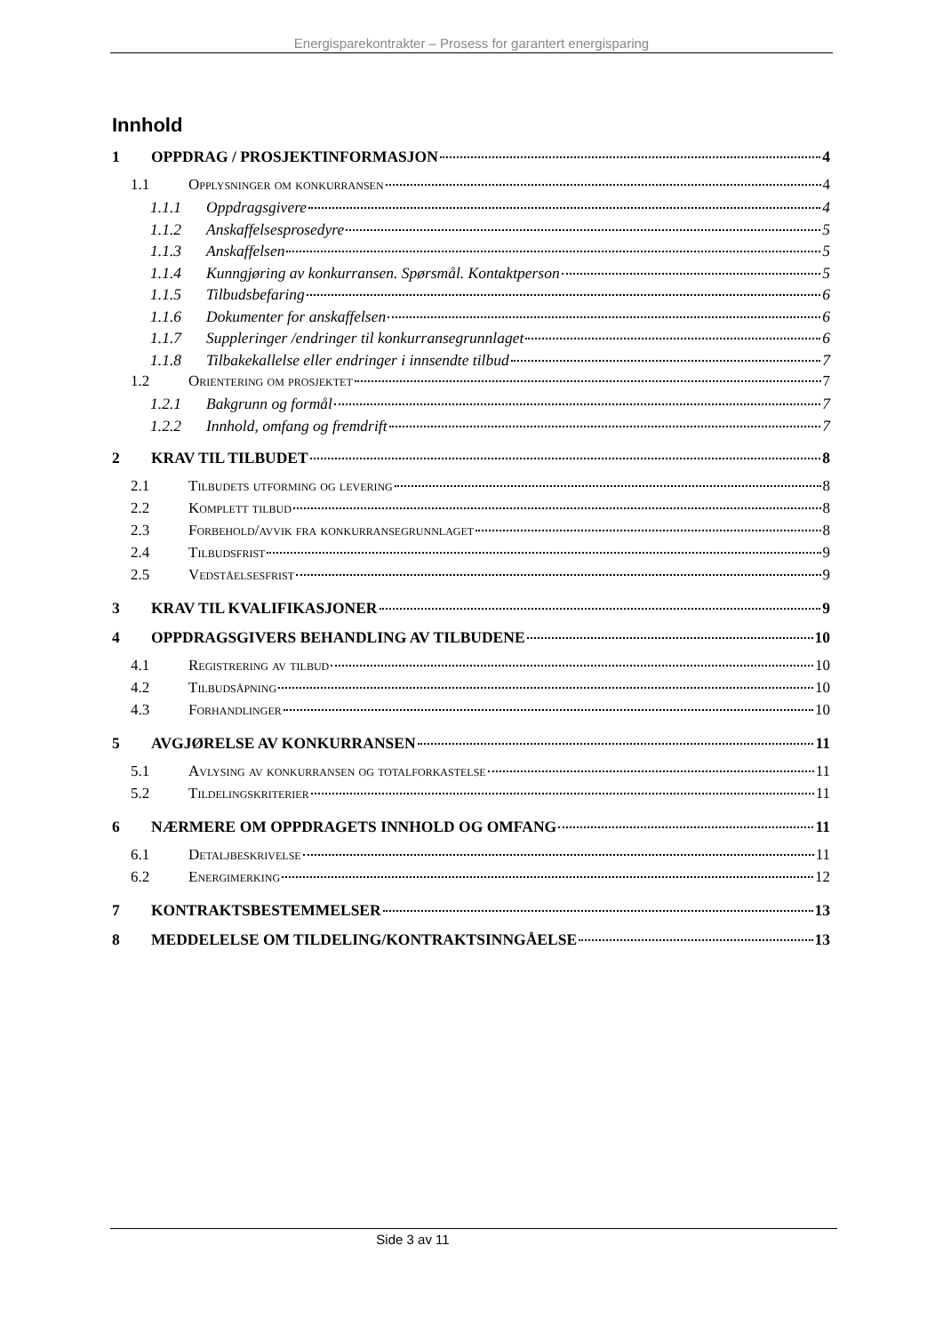Energisparekontrakter – Prosess for garantert energisparing
Innhold
1 OPPDRAG / PROSJEKTINFORMASJON 4
1.1 Opplysninger om konkurransen 4
1.1.1 Oppdragsgivere 4
1.1.2 Anskaffelsesprosedyre 5
1.1.3 Anskaffelsen 5
1.1.4 Kunngjøring av konkurransen. Spørsmål. Kontaktperson 5
1.1.5 Tilbudsbefaring 6
1.1.6 Dokumenter for anskaffelsen 6
1.1.7 Suppleringer /endringer til konkurransegrunnlaget 6
1.1.8 Tilbakekallelse eller endringer i innsendte tilbud 7
1.2 Orientering om prosjektet 7
1.2.1 Bakgrunn og formål 7
1.2.2 Innhold, omfang og fremdrift 7
2 KRAV TIL TILBUDET 8
2.1 Tilbudets utforming og levering 8
2.2 Komplett tilbud 8
2.3 Forbehold/avvik fra konkurransegrunnlaget 8
2.4 Tilbudsfrist 9
2.5 Vedståelsesfrist 9
3 KRAV TIL KVALIFIKASJONER 9
4 OPPDRAGSGIVERS BEHANDLING AV TILBUDENE 10
4.1 Registrering av tilbud 10
4.2 Tilbudsåpning 10
4.3 Forhandlinger 10
5 AVGJØRELSE AV KONKURRANSEN 11
5.1 Avlysing av konkurransen og totalforkastelse 11
5.2 Tildelingskriterier 11
6 NÆRMERE OM OPPDRAGETS INNHOLD OG OMFANG 11
6.1 Detaljbeskrivelse 11
6.2 Energimerking 12
7 KONTRAKTSBESTEMMELSER 13
8 MEDDELELSE OM TILDELING/KONTRAKTSINNGÅELSE 13
Side 3 av 11